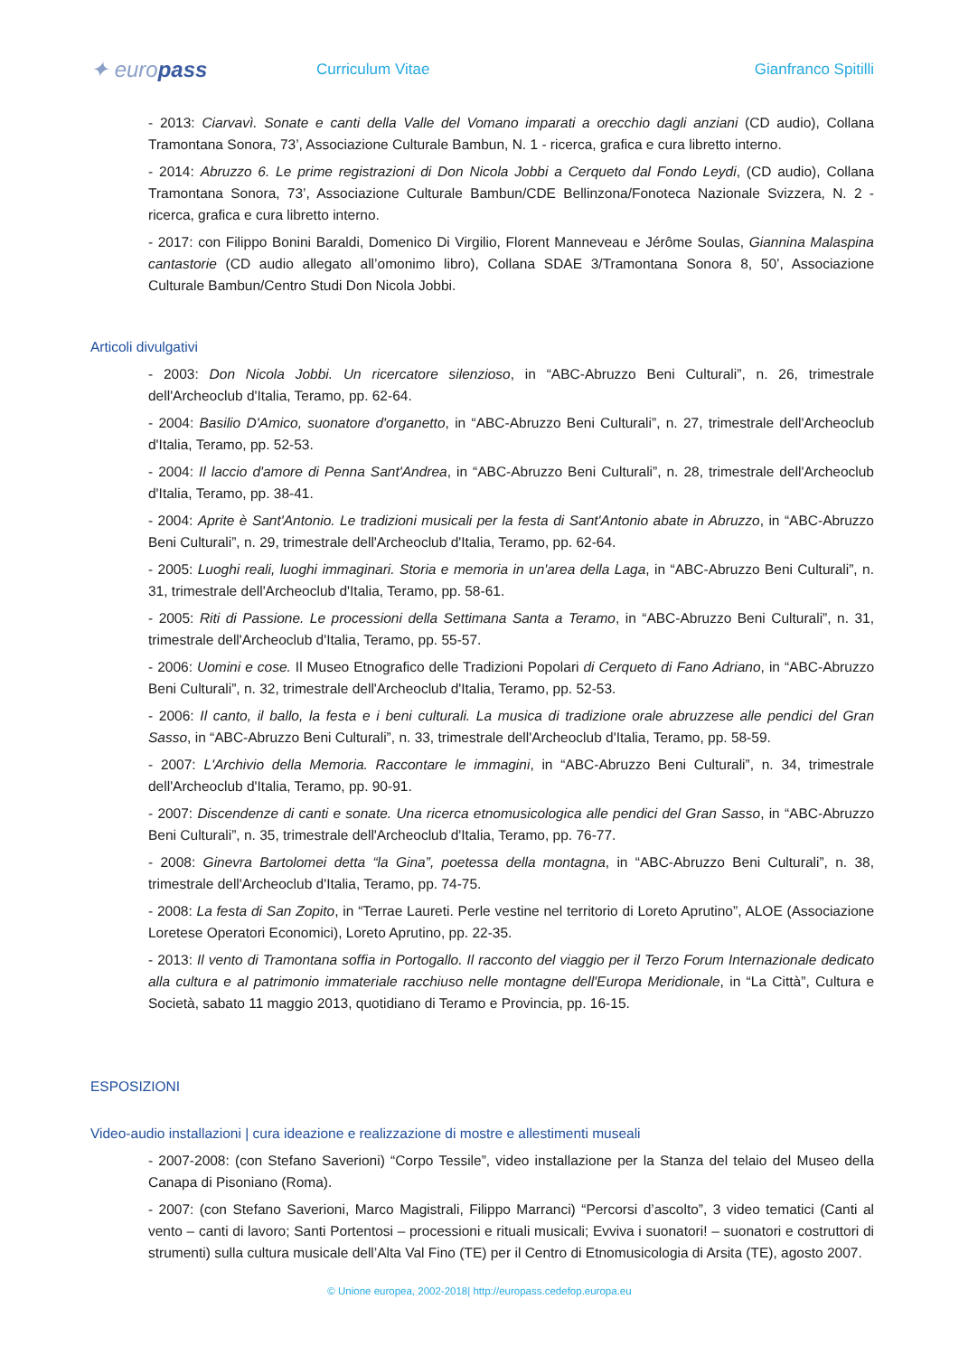✦ europass
Curriculum Vitae Gianfranco Spitilli
- 2013: Ciarvavì. Sonate e canti della Valle del Vomano imparati a orecchio dagli anziani (CD audio), Collana Tramontana Sonora, 73’, Associazione Culturale Bambun, N. 1 - ricerca, grafica e cura libretto interno.
- 2014: Abruzzo 6. Le prime registrazioni di Don Nicola Jobbi a Cerqueto dal Fondo Leydi, (CD audio), Collana Tramontana Sonora, 73’, Associazione Culturale Bambun/CDE Bellinzona/Fonoteca Nazionale Svizzera, N. 2 - ricerca, grafica e cura libretto interno.
- 2017: con Filippo Bonini Baraldi, Domenico Di Virgilio, Florent Manneveau e Jérôme Soulas, Giannina Malaspina cantastorie (CD audio allegato all’omonimo libro), Collana SDAE 3/Tramontana Sonora 8, 50’, Associazione Culturale Bambun/Centro Studi Don Nicola Jobbi.
Articoli divulgativi
- 2003: Don Nicola Jobbi. Un ricercatore silenzioso, in “ABC-Abruzzo Beni Culturali”, n. 26, trimestrale dell'Archeoclub d'Italia, Teramo, pp. 62-64.
- 2004: Basilio D'Amico, suonatore d'organetto, in “ABC-Abruzzo Beni Culturali”, n. 27, trimestrale dell'Archeoclub d'Italia, Teramo, pp. 52-53.
- 2004: Il laccio d'amore di Penna Sant'Andrea, in “ABC-Abruzzo Beni Culturali”, n. 28, trimestrale dell'Archeoclub d'Italia, Teramo, pp. 38-41.
- 2004: Aprite è Sant'Antonio. Le tradizioni musicali per la festa di Sant'Antonio abate in Abruzzo, in “ABC-Abruzzo Beni Culturali”, n. 29, trimestrale dell'Archeoclub d'Italia, Teramo, pp. 62-64.
- 2005: Luoghi reali, luoghi immaginari. Storia e memoria in un'area della Laga, in “ABC-Abruzzo Beni Culturali”, n. 31, trimestrale dell'Archeoclub d'Italia, Teramo, pp. 58-61.
- 2005: Riti di Passione. Le processioni della Settimana Santa a Teramo, in “ABC-Abruzzo Beni Culturali”, n. 31, trimestrale dell'Archeoclub d'Italia, Teramo, pp. 55-57.
- 2006: Uomini e cose. Il Museo Etnografico delle Tradizioni Popolari di Cerqueto di Fano Adriano, in “ABC-Abruzzo Beni Culturali”, n. 32, trimestrale dell'Archeoclub d'Italia, Teramo, pp. 52-53.
- 2006: Il canto, il ballo, la festa e i beni culturali. La musica di tradizione orale abruzzese alle pendici del Gran Sasso, in “ABC-Abruzzo Beni Culturali”, n. 33, trimestrale dell'Archeoclub d'Italia, Teramo, pp. 58-59.
- 2007: L'Archivio della Memoria. Raccontare le immagini, in “ABC-Abruzzo Beni Culturali”, n. 34, trimestrale dell'Archeoclub d'Italia, Teramo, pp. 90-91.
- 2007: Discendenze di canti e sonate. Una ricerca etnomusicologica alle pendici del Gran Sasso, in “ABC-Abruzzo Beni Culturali”, n. 35, trimestrale dell'Archeoclub d'Italia, Teramo, pp. 76-77.
- 2008: Ginevra Bartolomei detta “la Gina”, poetessa della montagna, in “ABC-Abruzzo Beni Culturali”, n. 38, trimestrale dell'Archeoclub d'Italia, Teramo, pp. 74-75.
- 2008: La festa di San Zopito, in “Terrae Laureti. Perle vestine nel territorio di Loreto Aprutino”, ALOE (Associazione Loretese Operatori Economici), Loreto Aprutino, pp. 22-35.
- 2013: Il vento di Tramontana soffia in Portogallo. Il racconto del viaggio per il Terzo Forum Internazionale dedicato alla cultura e al patrimonio immateriale racchiuso nelle montagne dell'Europa Meridionale, in “La Città”, Cultura e Società, sabato 11 maggio 2013, quotidiano di Teramo e Provincia, pp. 16-15.
ESPOSIZIONI
Video-audio installazioni | cura ideazione e realizzazione di mostre e allestimenti museali
- 2007-2008: (con Stefano Saverioni) “Corpo Tessile”, video installazione per la Stanza del telaio del Museo della Canapa di Pisoniano (Roma).
- 2007: (con Stefano Saverioni, Marco Magistrali, Filippo Marranci) “Percorsi d’ascolto”, 3 video tematici (Canti al vento – canti di lavoro; Santi Portentosi – processioni e rituali musicali; Evviva i suonatori! – suonatori e costruttori di strumenti) sulla cultura musicale dell’Alta Val Fino (TE) per il Centro di Etnomusicologia di Arsita (TE), agosto 2007.
© Unione europea, 2002-2018| http://europass.cedefop.europa.eu